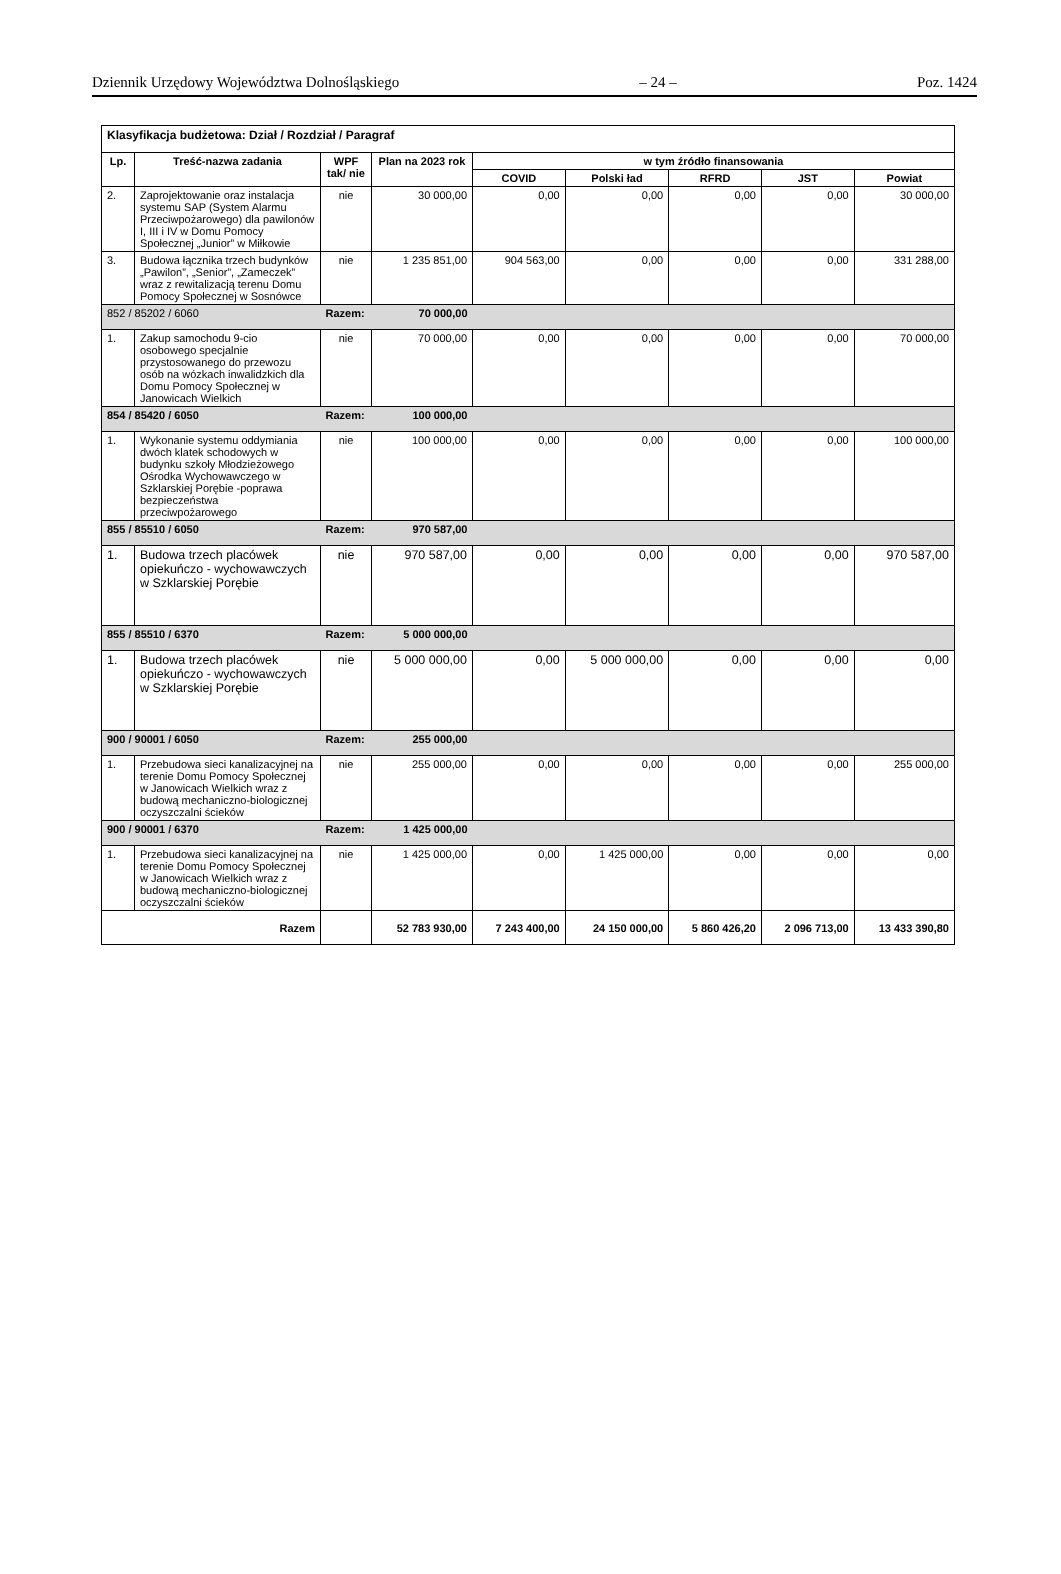Dziennik Urzędowy Województwa Dolnośląskiego – 24 – Poz. 1424
| Klasyfikacja budżetowa: Dział / Rozdział / Paragraf | | | | | | | | |
| Lp. | Treść-nazwa zadania | WPF tak/ nie | Plan na 2023 rok | w tym źródło finansowania | | | | |
| | | | | COVID | Polski ład | RFRD | JST | Powiat |
| 2. | Zaprojektowanie oraz instalacja systemu SAP (System Alarmu Przeciwpożarowego) dla pawilonów I, III i IV w Domu Pomocy Społecznej „Junior” w Miłkowie | nie | 30 000,00 | 0,00 | 0,00 | 0,00 | 0,00 | 30 000,00 |
| 3. | Budowa łącznika trzech budynków „Pawilon”, „Senior”, „Zameczek” wraz z rewitalizacją terenu Domu Pomocy Społecznej w Sosnówce | nie | 1 235 851,00 | 904 563,00 | 0,00 | 0,00 | 0,00 | 331 288,00 |
| 852 / 85202 / 6060 | | Razem: | 70 000,00 | | | | | |
| 1. | Zakup samochodu 9-cio osobowego specjalnie przystosowanego do przewozu osób na wózkach inwalidzkich dla Domu Pomocy Społecznej w Janowicach Wielkich | nie | 70 000,00 | 0,00 | 0,00 | 0,00 | 0,00 | 70 000,00 |
| 854 / 85420 / 6050 | | Razem: | 100 000,00 | | | | | |
| 1. | Wykonanie systemu oddymiania dwóch klatek schodowych w budynku szkoły Młodzieżowego Ośrodka Wychowawczego w Szklarskiej Porębie -poprawa bezpieczeństwa przeciwpożarowego | nie | 100 000,00 | 0,00 | 0,00 | 0,00 | 0,00 | 100 000,00 |
| 855 / 85510 / 6050 | | Razem: | 970 587,00 | | | | | |
| 1. | Budowa trzech placówek opiekuńczo - wychowawczych w Szklarskiej Porębie | nie | 970 587,00 | 0,00 | 0,00 | 0,00 | 0,00 | 970 587,00 |
| 855 / 85510 / 6370 | | Razem: | 5 000 000,00 | | | | | |
| 1. | Budowa trzech placówek opiekuńczo - wychowawczych w Szklarskiej Porębie | nie | 5 000 000,00 | 0,00 | 5 000 000,00 | 0,00 | 0,00 | 0,00 |
| 900 / 90001 / 6050 | | Razem: | 255 000,00 | | | | | |
| 1. | Przebudowa sieci kanalizacyjnej na terenie Domu Pomocy Społecznej w Janowicach Wielkich wraz z budową mechaniczno-biologicznej oczyszczalni ścieków | nie | 255 000,00 | 0,00 | 0,00 | 0,00 | 0,00 | 255 000,00 |
| 900 / 90001 / 6370 | | Razem: | 1 425 000,00 | | | | | |
| 1. | Przebudowa sieci kanalizacyjnej na terenie Domu Pomocy Społecznej w Janowicach Wielkich wraz z budową mechaniczno-biologicznej oczyszczalni ścieków | nie | 1 425 000,00 | 0,00 | 1 425 000,00 | 0,00 | 0,00 | 0,00 |
| Razem | | | 52 783 930,00 | 7 243 400,00 | 24 150 000,00 | 5 860 426,20 | 2 096 713,00 | 13 433 390,80 |